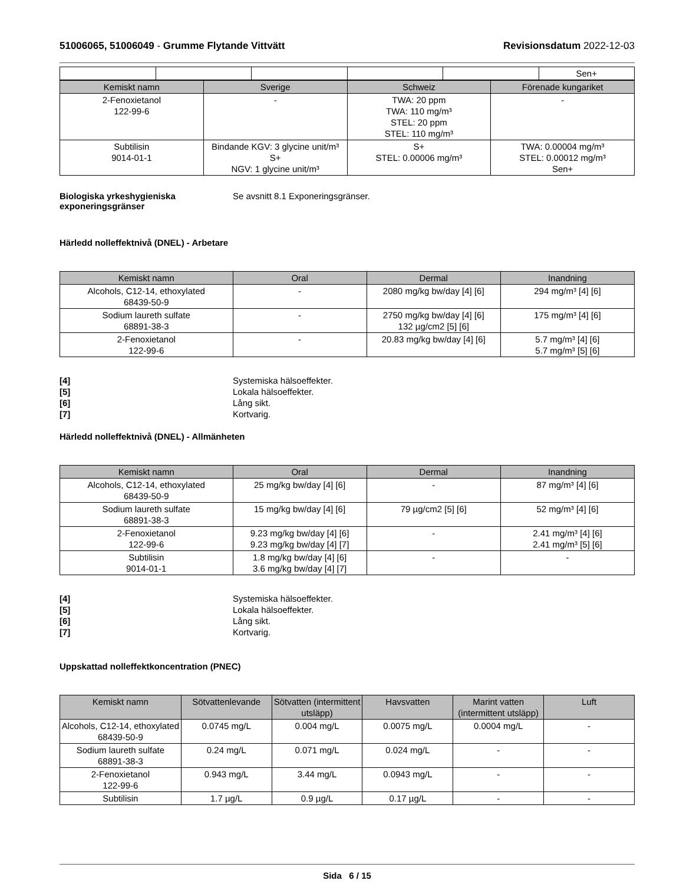51006065, 51006049 - Grumme Flytande Vittvätt
Revisionsdatum 2022-12-03
| | | | | | Sen+ |
| Kemiskt namn | Sverige | Schweiz | Förenade kungariket |
| --- | --- | --- | --- |
| 2-Fenoxietanol 122-99-6 | - | TWA: 20 ppm TWA: 110 mg/m³ STEL: 20 ppm STEL: 110 mg/m³ | - |
| Subtilisin 9014-01-1 | Bindande KGV: 3 glycine unit/m³ S+ NGV: 1 glycine unit/m³ | S+ STEL: 0.00006 mg/m³ | TWA: 0.00004 mg/m³ STEL: 0.00012 mg/m³ Sen+ |
Biologiska yrkeshygieniska exponeringsgränser
Se avsnitt 8.1 Exponeringsgränser.
Härledd nolleffektnivå (DNEL) - Arbetare
| Kemiskt namn | Oral | Dermal | Inandning |
| --- | --- | --- | --- |
| Alcohols, C12-14, ethoxylated 68439-50-9 | - | 2080 mg/kg bw/day [4] [6] | 294 mg/m³ [4] [6] |
| Sodium laureth sulfate 68891-38-3 | - | 2750 mg/kg bw/day [4] [6] 132 µg/cm2 [5] [6] | 175 mg/m³ [4] [6] |
| 2-Fenoxietanol 122-99-6 | - | 20.83 mg/kg bw/day [4] [6] | 5.7 mg/m³ [4] [6] 5.7 mg/m³ [5] [6] |
[4] Systemiska hälsoeffekter.
[5] Lokala hälsoeffekter.
[6] Lång sikt.
[7] Kortvarig.
Härledd nolleffektnivå (DNEL) - Allmänheten
| Kemiskt namn | Oral | Dermal | Inandning |
| --- | --- | --- | --- |
| Alcohols, C12-14, ethoxylated 68439-50-9 | 25 mg/kg bw/day [4] [6] | - | 87 mg/m³ [4] [6] |
| Sodium laureth sulfate 68891-38-3 | 15 mg/kg bw/day [4] [6] | 79 µg/cm2 [5] [6] | 52 mg/m³ [4] [6] |
| 2-Fenoxietanol 122-99-6 | 9.23 mg/kg bw/day [4] [6] 9.23 mg/kg bw/day [4] [7] | - | 2.41 mg/m³ [4] [6] 2.41 mg/m³ [5] [6] |
| Subtilisin 9014-01-1 | 1.8 mg/kg bw/day [4] [6] 3.6 mg/kg bw/day [4] [7] | - | - |
[4] Systemiska hälsoeffekter.
[5] Lokala hälsoeffekter.
[6] Lång sikt.
[7] Kortvarig.
Uppskattad nolleffektkoncentration (PNEC)
| Kemiskt namn | Sötvattenlevande | Sötvatten (intermittent utsläpp) | Havsvatten | Marint vatten (intermittent utsläpp) | Luft |
| --- | --- | --- | --- | --- | --- |
| Alcohols, C12-14, ethoxylated 68439-50-9 | 0.0745 mg/L | 0.004 mg/L | 0.0075 mg/L | 0.0004 mg/L | - |
| Sodium laureth sulfate 68891-38-3 | 0.24 mg/L | 0.071 mg/L | 0.024 mg/L | - | - |
| 2-Fenoxietanol 122-99-6 | 0.943 mg/L | 3.44 mg/L | 0.0943 mg/L | - | - |
| Subtilisin | 1.7 µg/L | 0.9 µg/L | 0.17 µg/L | - | - |
Sida 6 / 15